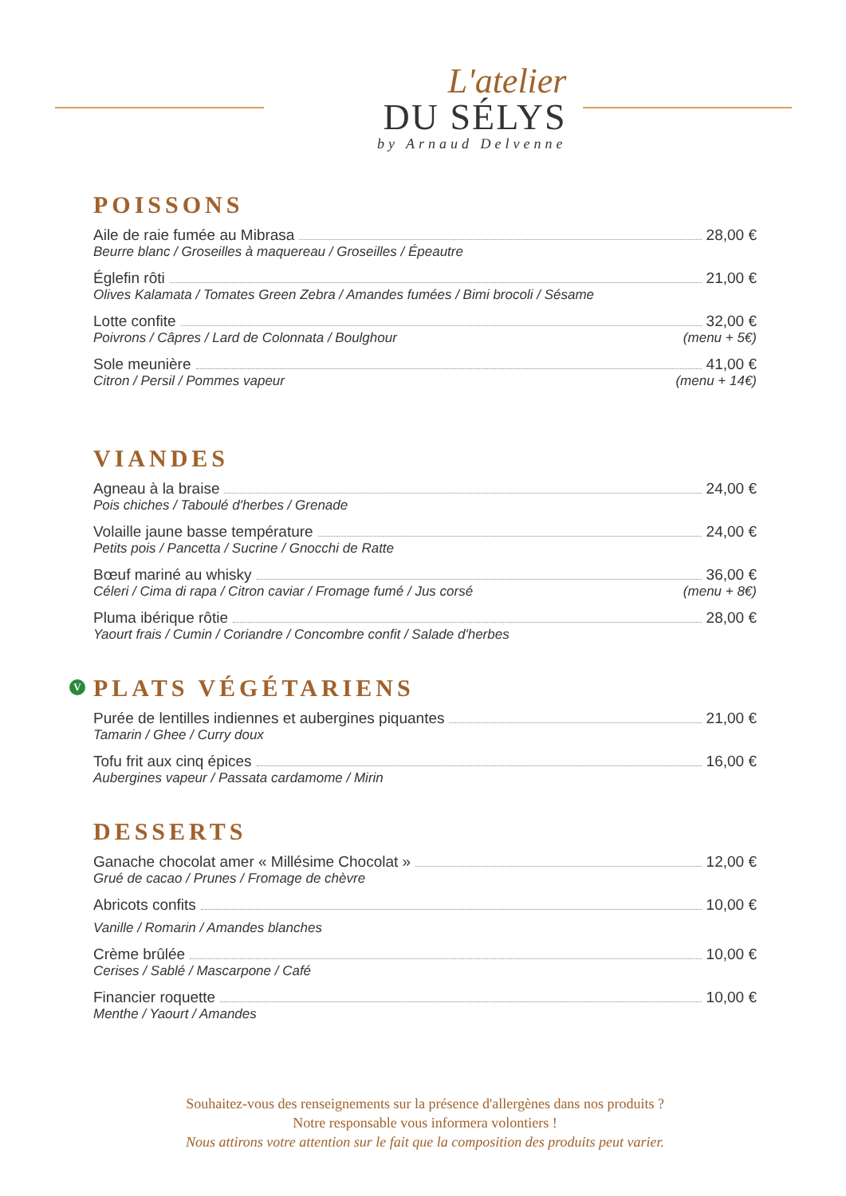L'atelier
DU SÉLYS
by Arnaud Delvenne
POISSONS
Aile de raie fumée au Mibrasa 28,00 €
Beurre blanc / Groseilles à maquereau / Groseilles / Épeautre
Églefin rôti 21,00 €
Olives Kalamata / Tomates Green Zebra / Amandes fumées / Bimi brocoli / Sésame
Lotte confite 32,00 €
Poivrons / Câpres / Lard de Colonnata / Boulghour (menu + 5€)
Sole meunière 41,00 €
Citron / Persil / Pommes vapeur (menu + 14€)
VIANDES
Agneau à la braise 24,00 €
Pois chiches / Taboulé d'herbes / Grenade
Volaille jaune basse température 24,00 €
Petits pois / Pancetta / Sucrine / Gnocchi de Ratte
Bœuf mariné au whisky 36,00 €
Céleri / Cima di rapa / Citron caviar / Fromage fumé / Jus corsé (menu + 8€)
Pluma ibérique rôtie 28,00 €
Yaourt frais / Cumin / Coriandre / Concombre confit / Salade d'herbes
V PLATS VÉGÉTARIENS
Purée de lentilles indiennes et aubergines piquantes 21,00 €
Tamarin / Ghee / Curry doux
Tofu frit aux cinq épices 16,00 €
Aubergines vapeur / Passata cardamome / Mirin
DESSERTS
Ganache chocolat amer « Millésime Chocolat » 12,00 €
Grué de cacao / Prunes / Fromage de chèvre
Abricots confits 10,00 €
Vanille / Romarin / Amandes blanches
Crème brûlée 10,00 €
Cerises / Sablé / Mascarpone / Café
Financier roquette 10,00 €
Menthe / Yaourt / Amandes
Souhaitez-vous des renseignements sur la présence d'allergènes dans nos produits ?
Notre responsable vous informera volontiers !
Nous attirons votre attention sur le fait que la composition des produits peut varier.